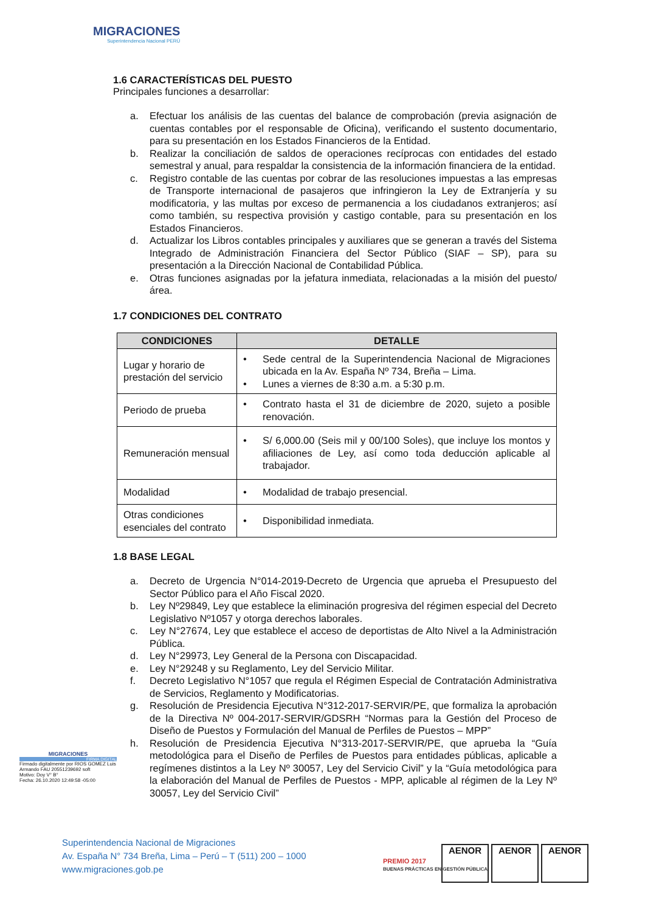MIGRACIONES
Superintendencia Nacional PERÚ
1.6 CARACTERÍSTICAS DEL PUESTO
Principales funciones a desarrollar:
a. Efectuar los análisis de las cuentas del balance de comprobación (previa asignación de cuentas contables por el responsable de Oficina), verificando el sustento documentario, para su presentación en los Estados Financieros de la Entidad.
b. Realizar la conciliación de saldos de operaciones recíprocas con entidades del estado semestral y anual, para respaldar la consistencia de la información financiera de la entidad.
c. Registro contable de las cuentas por cobrar de las resoluciones impuestas a las empresas de Transporte internacional de pasajeros que infringieron la Ley de Extranjería y su modificatoria, y las multas por exceso de permanencia a los ciudadanos extranjeros; así como también, su respectiva provisión y castigo contable, para su presentación en los Estados Financieros.
d. Actualizar los Libros contables principales y auxiliares que se generan a través del Sistema Integrado de Administración Financiera del Sector Público (SIAF – SP), para su presentación a la Dirección Nacional de Contabilidad Pública.
e. Otras funciones asignadas por la jefatura inmediata, relacionadas a la misión del puesto/área.
1.7 CONDICIONES DEL CONTRATO
| CONDICIONES | DETALLE |
| --- | --- |
| Lugar y horario de prestación del servicio | • Sede central de la Superintendencia Nacional de Migraciones ubicada en la Av. España Nº 734, Breña – Lima. • Lunes a viernes de 8:30 a.m. a 5:30 p.m. |
| Periodo de prueba | • Contrato hasta el 31 de diciembre de 2020, sujeto a posible renovación. |
| Remuneración mensual | • S/ 6,000.00 (Seis mil y 00/100 Soles), que incluye los montos y afiliaciones de Ley, así como toda deducción aplicable al trabajador. |
| Modalidad | • Modalidad de trabajo presencial. |
| Otras condiciones esenciales del contrato | • Disponibilidad inmediata. |
1.8 BASE LEGAL
a. Decreto de Urgencia N°014-2019-Decreto de Urgencia que aprueba el Presupuesto del Sector Público para el Año Fiscal 2020.
b. Ley Nº29849, Ley que establece la eliminación progresiva del régimen especial del Decreto Legislativo Nº1057 y otorga derechos laborales.
c. Ley N°27674, Ley que establece el acceso de deportistas de Alto Nivel a la Administración Pública.
d. Ley N°29973, Ley General de la Persona con Discapacidad.
e. Ley N°29248 y su Reglamento, Ley del Servicio Militar.
f. Decreto Legislativo N°1057 que regula el Régimen Especial de Contratación Administrativa de Servicios, Reglamento y Modificatorias.
g. Resolución de Presidencia Ejecutiva N°312-2017-SERVIR/PE, que formaliza la aprobación de la Directiva Nº 004-2017-SERVIR/GDSRH “Normas para la Gestión del Proceso de Diseño de Puestos y Formulación del Manual de Perfiles de Puestos – MPP”
h. Resolución de Presidencia Ejecutiva N°313-2017-SERVIR/PE, que aprueba la “Guía metodológica para el Diseño de Perfiles de Puestos para entidades públicas, aplicable a regímenes distintos a la Ley Nº 30057, Ley del Servicio Civil” y la “Guía metodológica para la elaboración del Manual de Perfiles de Puestos - MPP, aplicable al régimen de la Ley Nº 30057, Ley del Servicio Civil”
MIGRACIONES
FIRMA DIGITAL
Firmado digitalmente por RIOS GOMEZ Luis Armando FAU 20551239692 soft
Motivo: Doy V° B°
Fecha: 26.10.2020 12:49:58 -05:00
Superintendencia Nacional de Migraciones
Av. España N° 734 Breña, Lima – Perú – T (511) 200 – 1000
www.migraciones.gob.pe
PREMIO 2017
BUENAS PRÁCTICAS EN GESTIÓN PÚBLICA
AENOR AENOR AENOR